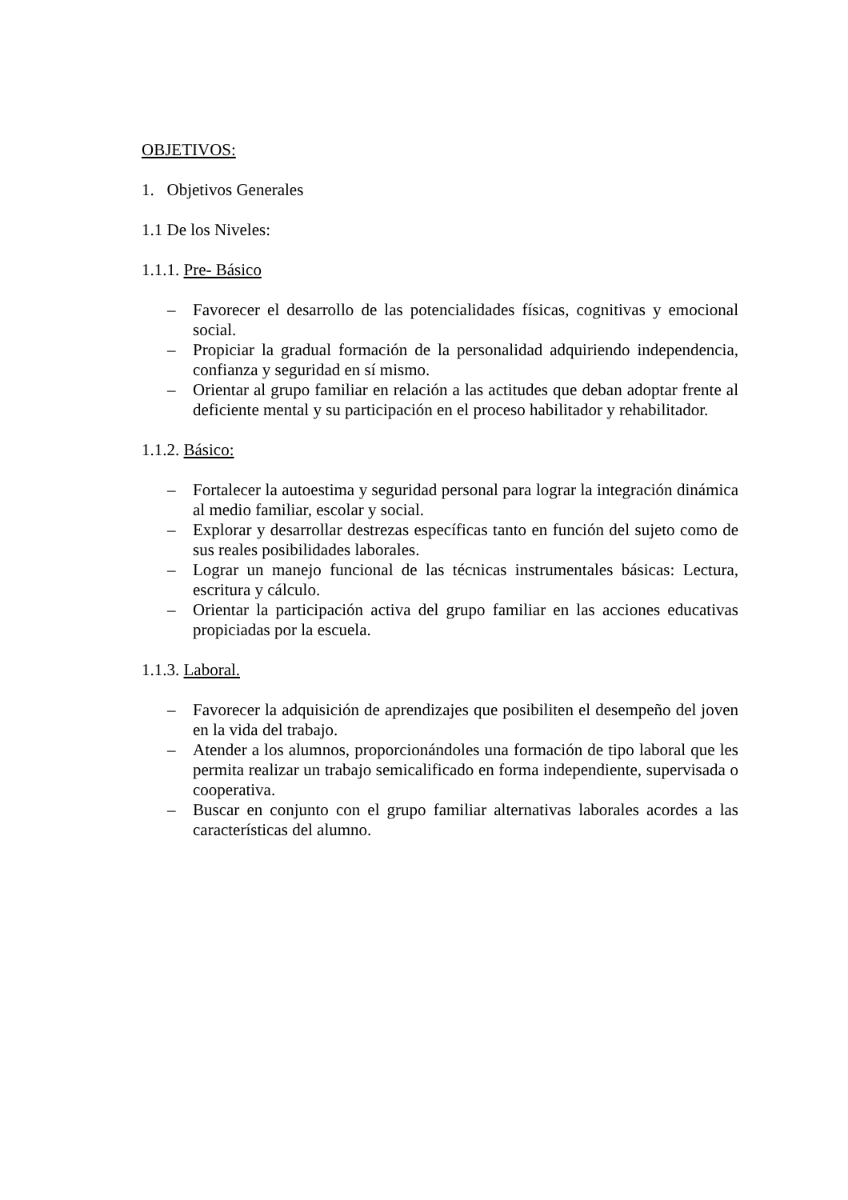OBJETIVOS:
1. Objetivos Generales
1.1 De los Niveles:
1.1.1. Pre- Básico
– Favorecer el desarrollo de las potencialidades físicas, cognitivas y emocional social.
– Propiciar la gradual formación de la personalidad adquiriendo independencia, confianza y seguridad en sí mismo.
– Orientar al grupo familiar en relación a las actitudes que deban adoptar frente al deficiente mental y su participación en el proceso habilitador y rehabilitador.
1.1.2. Básico:
– Fortalecer la autoestima y seguridad personal para lograr la integración dinámica al medio familiar, escolar y social.
– Explorar y desarrollar destrezas específicas tanto en función del sujeto como de sus reales posibilidades laborales.
– Lograr un manejo funcional de las técnicas instrumentales básicas: Lectura, escritura y cálculo.
– Orientar la participación activa del grupo familiar en las acciones educativas propiciadas por la escuela.
1.1.3. Laboral.
– Favorecer la adquisición de aprendizajes que posibiliten el desempeño del joven en la vida del trabajo.
– Atender a los alumnos, proporcionándoles una formación de tipo laboral que les permita realizar un trabajo semicalificado en forma independiente, supervisada o cooperativa.
– Buscar en conjunto con el grupo familiar alternativas laborales acordes a las características del alumno.